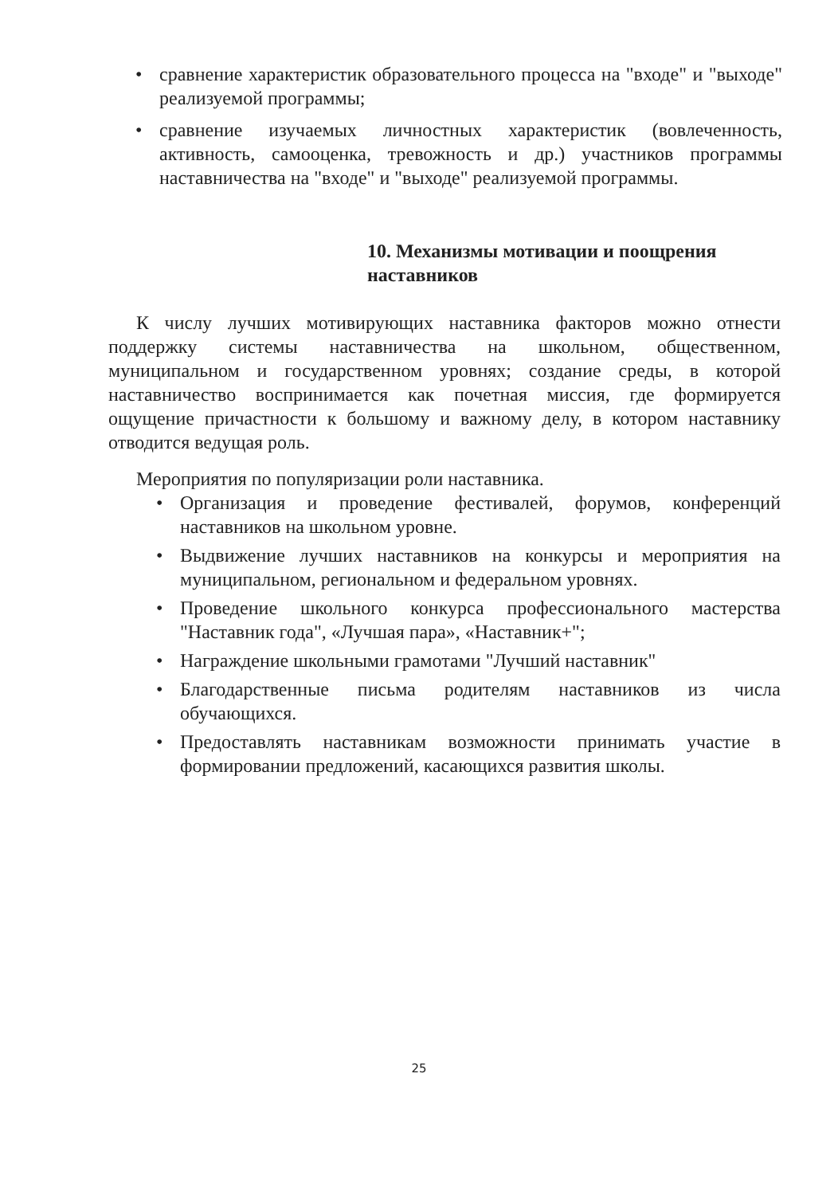• сравнение характеристик образовательного процесса на "входе" и "выходе" реализуемой программы;
• сравнение изучаемых личностных характеристик (вовлеченность, активность, самооценка, тревожность и др.) участников программы наставничества на "входе" и "выходе" реализуемой программы.
10. Механизмы мотивации и поощрения наставников
К числу лучших мотивирующих наставника факторов можно отнести поддержку системы наставничества на школьном, общественном, муниципальном и государственном уровнях; создание среды, в которой наставничество воспринимается как почетная миссия, где формируется ощущение причастности к большому и важному делу, в котором наставнику отводится ведущая роль.
Мероприятия по популяризации роли наставника.
• Организация и проведение фестивалей, форумов, конференций наставников на школьном уровне.
• Выдвижение лучших наставников на конкурсы и мероприятия на муниципальном, региональном и федеральном уровнях.
• Проведение школьного конкурса профессионального мастерства "Наставник года", «Лучшая пара», «Наставник+";
• Награждение школьными грамотами "Лучший наставник"
• Благодарственные письма родителям наставников из числа обучающихся.
• Предоставлять наставникам возможности принимать участие в формировании предложений, касающихся развития школы.
25